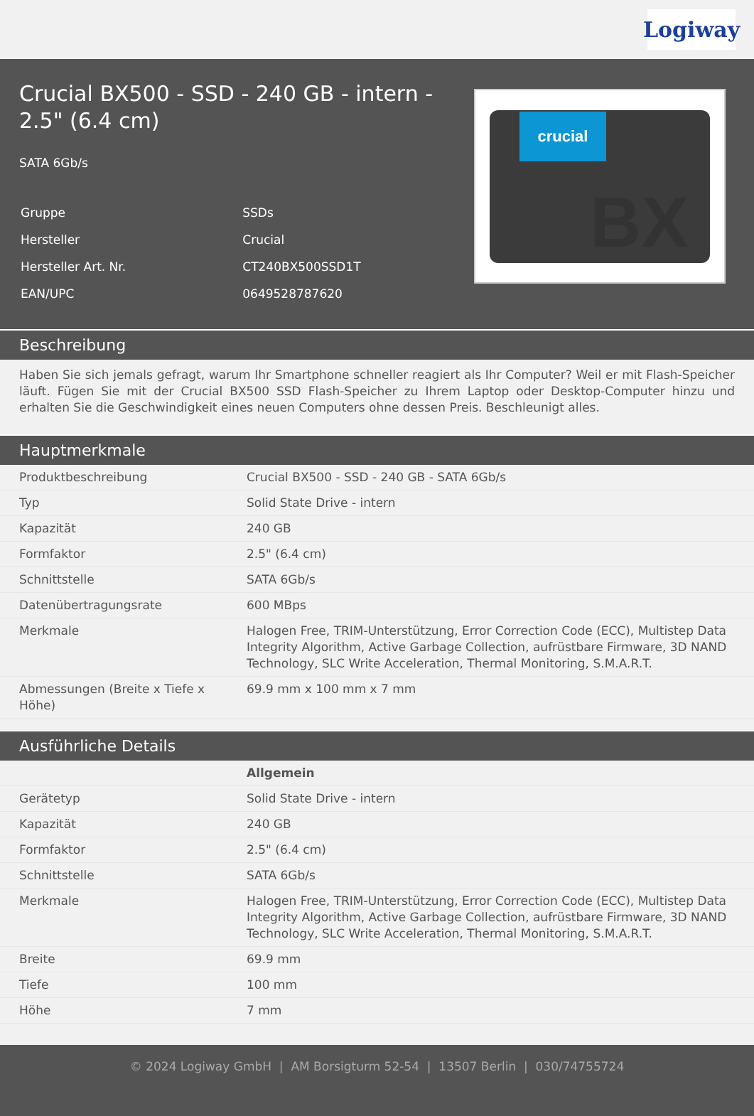Logiway
Crucial BX500 - SSD - 240 GB - intern - 2.5" (6.4 cm)
SATA 6Gb/s
| Gruppe | SSDs |
| Hersteller | Crucial |
| Hersteller Art. Nr. | CT240BX500SSD1T |
| EAN/UPC | 0649528787620 |
crucial
BX
Beschreibung
Haben Sie sich jemals gefragt, warum Ihr Smartphone schneller reagiert als Ihr Computer? Weil er mit Flash-Speicher läuft. Fügen Sie mit der Crucial BX500 SSD Flash-Speicher zu Ihrem Laptop oder Desktop-Computer hinzu und erhalten Sie die Geschwindigkeit eines neuen Computers ohne dessen Preis. Beschleunigt alles.
Hauptmerkmale
| Produktbeschreibung | Crucial BX500 - SSD - 240 GB - SATA 6Gb/s |
| Typ | Solid State Drive - intern |
| Kapazität | 240 GB |
| Formfaktor | 2.5" (6.4 cm) |
| Schnittstelle | SATA 6Gb/s |
| Datenübertragungsrate | 600 MBps |
| Merkmale | Halogen Free, TRIM-Unterstützung, Error Correction Code (ECC), Multistep Data Integrity Algorithm, Active Garbage Collection, aufrüstbare Firmware, 3D NAND Technology, SLC Write Acceleration, Thermal Monitoring, S.M.A.R.T. |
| Abmessungen (Breite x Tiefe x Höhe) | 69.9 mm x 100 mm x 7 mm |
Ausführliche Details
| | Allgemein |
| Gerätetyp | Solid State Drive - intern |
| Kapazität | 240 GB |
| Formfaktor | 2.5" (6.4 cm) |
| Schnittstelle | SATA 6Gb/s |
| Merkmale | Halogen Free, TRIM-Unterstützung, Error Correction Code (ECC), Multistep Data Integrity Algorithm, Active Garbage Collection, aufrüstbare Firmware, 3D NAND Technology, SLC Write Acceleration, Thermal Monitoring, S.M.A.R.T. |
| Breite | 69.9 mm |
| Tiefe | 100 mm |
| Höhe | 7 mm |
© 2024 Logiway GmbH | AM Borsigturm 52-54 | 13507 Berlin | 030/74755724